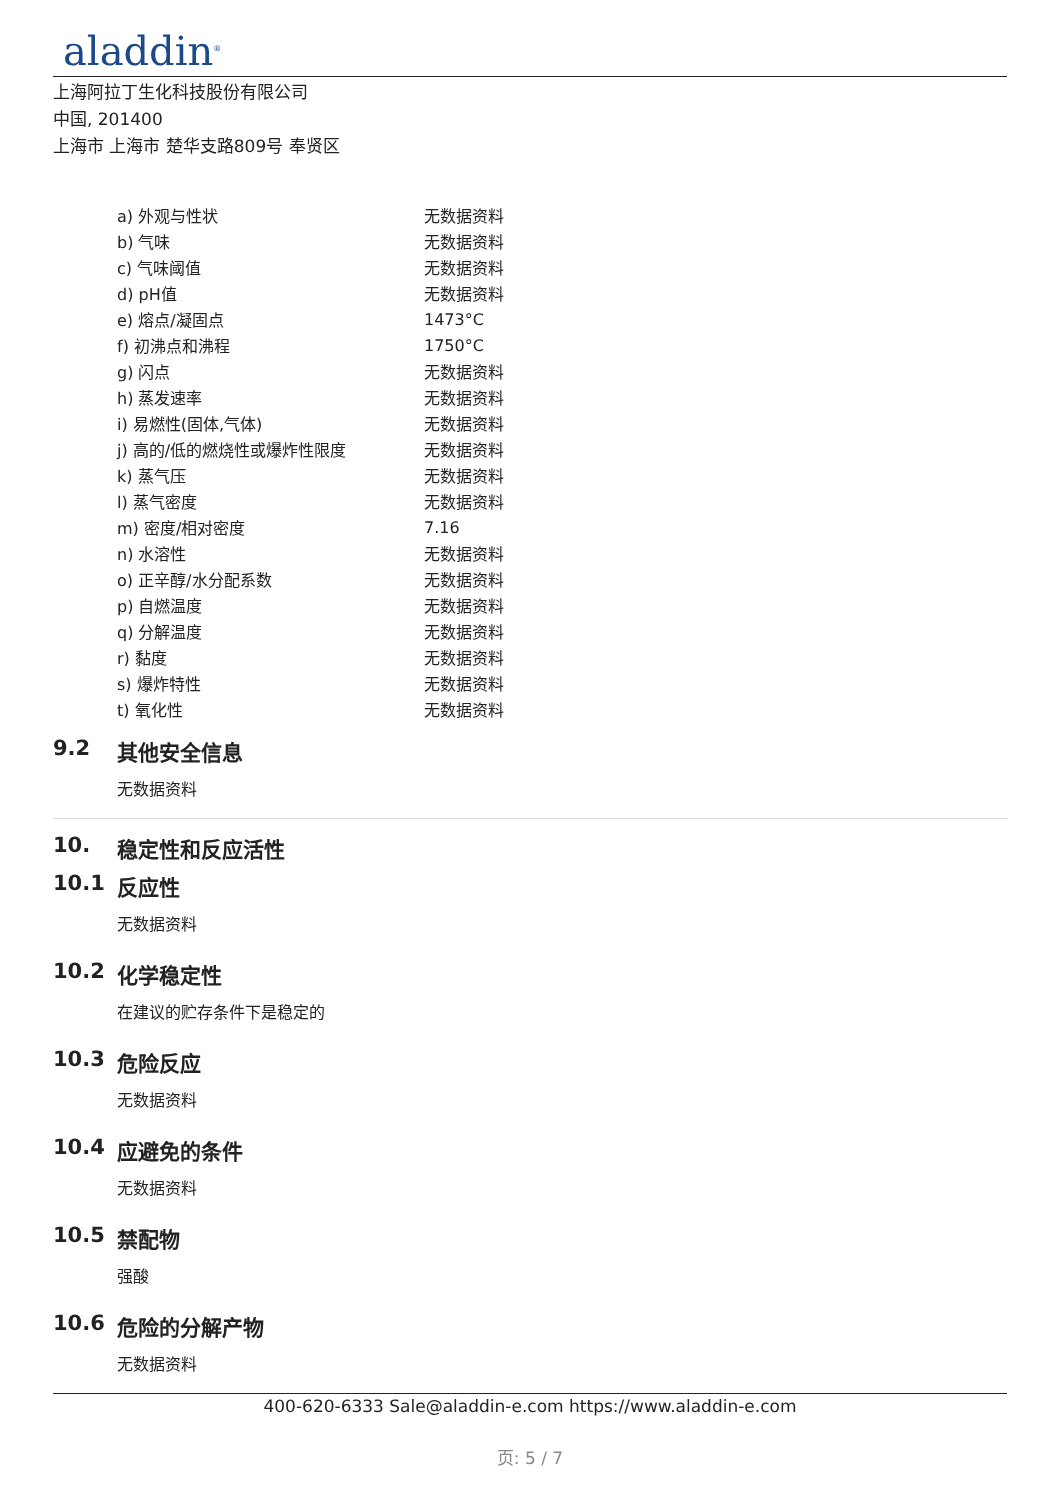aladdin<sup>®</sup>
上海阿拉丁生化科技股份有限公司
中国, 201400
上海市 上海市 楚华支路809号 奉贤区
| a) 外观与性状 | 无数据资料 |
| b) 气味 | 无数据资料 |
| c) 气味阈值 | 无数据资料 |
| d) pH值 | 无数据资料 |
| e) 熔点/凝固点 | 1473°C |
| f) 初沸点和沸程 | 1750°C |
| g) 闪点 | 无数据资料 |
| h) 蒸发速率 | 无数据资料 |
| i) 易燃性(固体,气体) | 无数据资料 |
| j) 高的/低的燃烧性或爆炸性限度 | 无数据资料 |
| k) 蒸气压 | 无数据资料 |
| l) 蒸气密度 | 无数据资料 |
| m) 密度/相对密度 | 7.16 |
| n) 水溶性 | 无数据资料 |
| o) 正辛醇/水分配系数 | 无数据资料 |
| p) 自燃温度 | 无数据资料 |
| q) 分解温度 | 无数据资料 |
| r) 黏度 | 无数据资料 |
| s) 爆炸特性 | 无数据资料 |
| t) 氧化性 | 无数据资料 |
9.2 其他安全信息
无数据资料
10. 稳定性和反应活性
10.1 反应性
无数据资料
10.2 化学稳定性
在建议的贮存条件下是稳定的
10.3 危险反应
无数据资料
10.4 应避免的条件
无数据资料
10.5 禁配物
强酸
10.6 危险的分解产物
无数据资料
400-620-6333 Sale@aladdin-e.com https://www.aladdin-e.com
页: 5 / 7